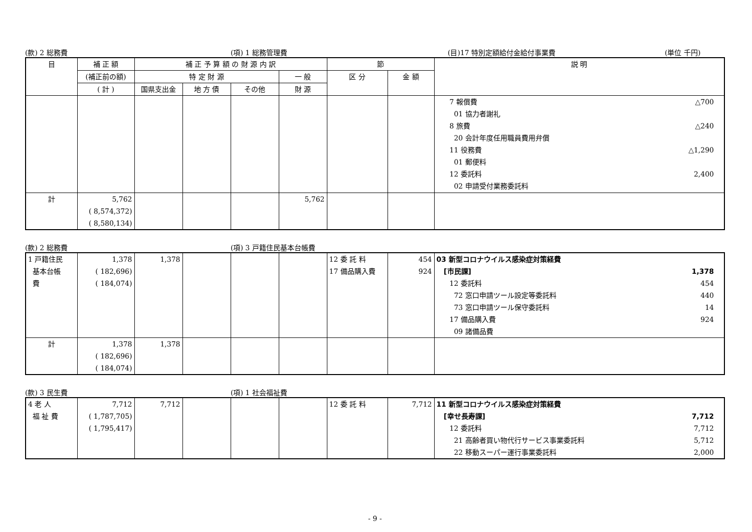(款) 2 総務費 (項) 1 総務管理費 (目)17 特別定額給付金給付事業費 (単位 千円)
| 目 | 補 正 額 | 補 正 予 算 額 の 財 源 内 訳 | | | | 節 | | 説 明 |
| --- | --- | --- | --- | --- | --- | --- | --- | --- |
| | (補正前の額) | 特 定 財 源 | | | 一 般 | 区 分 | 金 額 | |
| | ( 計 ) | 国県支出金 | 地 方 債 | その他 | 財 源 | | | |
| | | | | | | | | 7 報償費 △700 01 協力者謝礼 8 旅費 △240 20 会計年度任用職員費用弁償 11 役務費 △1,290 01 郵便料 12 委託料 2,400 02 申請受付業務委託料 |
| 計 | 5,762 ( 8,574,372) ( 8,580,134) | | | | 5,762 | | | |
(款) 2 総務費 (項) 3 戸籍住民基本台帳費
| 1 戸籍住民 基本台帳 費 | 1,378 ( 182,696) ( 184,074) | 1,378 | | | | 12 委 託 料 17 備品購入費 | 454 924 | 03 新型コロナウイルス感染症対策経費 [市民課] 1,378 12 委託料 454 72 窓口申請ツール設定等委託料 440 73 窓口申請ツール保守委託料 14 17 備品購入費 924 09 諸備品費 |
| 計 | 1,378 ( 182,696) ( 184,074) | 1,378 | | | | | | |
(款) 3 民生費 (項) 1 社会福祉費
| 4 老 人 福 祉 費 | 7,712 ( 1,787,705) ( 1,795,417) | 7,712 | | | | 12 委 託 料 | 7,712 | 11 新型コロナウイルス感染症対策経費 [幸せ長寿課] 7,712 12 委託料 7,712 21 高齢者買い物代行サービス事業委託料 5,712 22 移動スーパー運行事業委託料 2,000 |
- 9 -